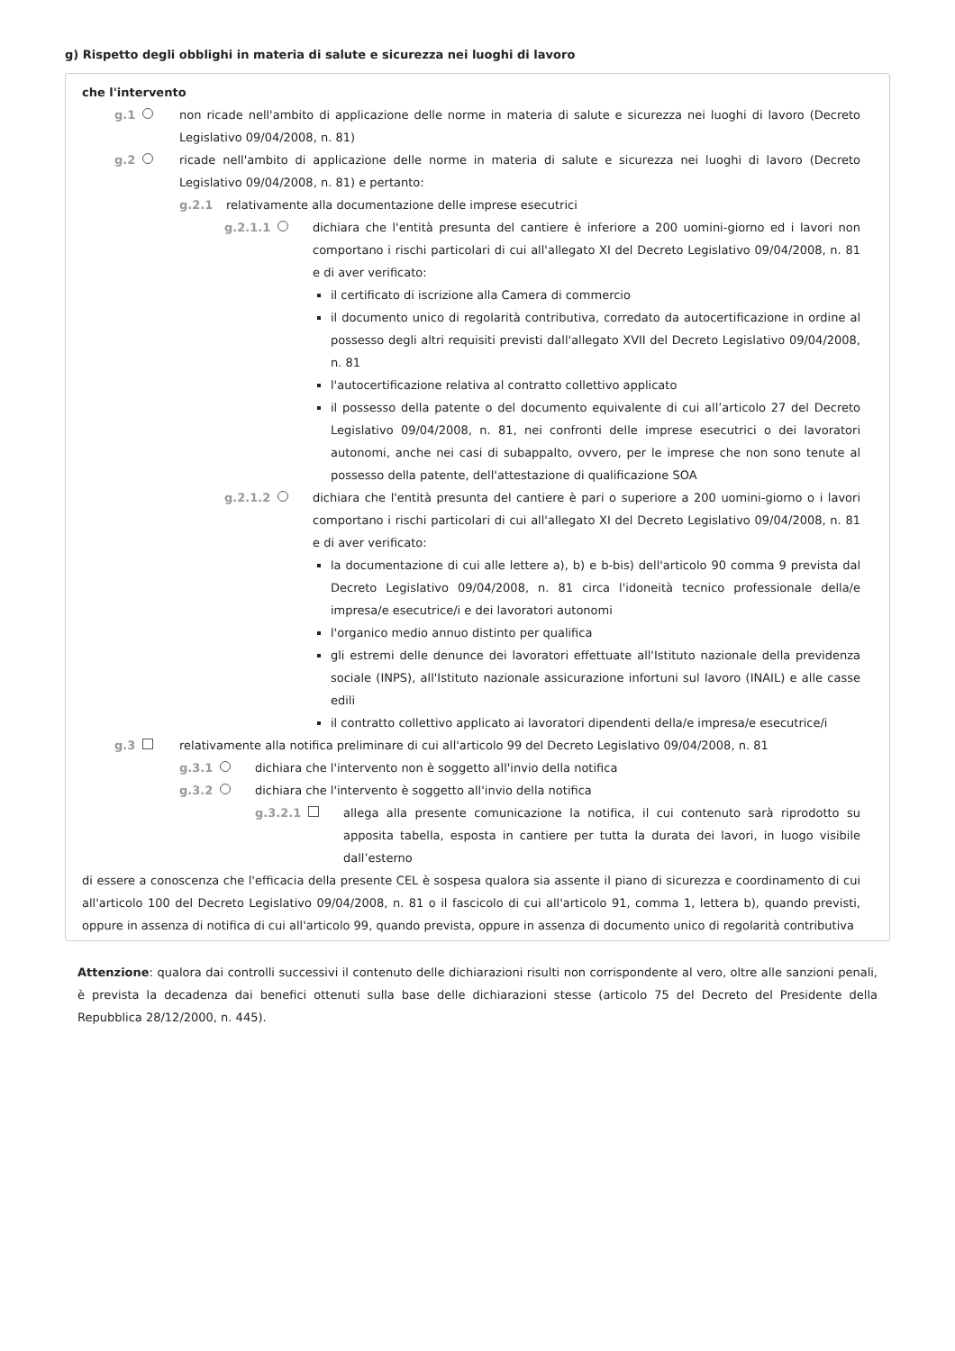g) Rispetto degli obblighi in materia di salute e sicurezza nei luoghi di lavoro
che l'intervento
g.1 non ricade nell'ambito di applicazione delle norme in materia di salute e sicurezza nei luoghi di lavoro (Decreto Legislativo 09/04/2008, n. 81)
g.2 ricade nell'ambito di applicazione delle norme in materia di salute e sicurezza nei luoghi di lavoro (Decreto Legislativo 09/04/2008, n. 81) e pertanto:
g.2.1 relativamente alla documentazione delle imprese esecutrici
g.2.1.1 dichiara che l'entità presunta del cantiere è inferiore a 200 uomini-giorno ed i lavori non comportano i rischi particolari di cui all'allegato XI del Decreto Legislativo 09/04/2008, n. 81 e di aver verificato:
il certificato di iscrizione alla Camera di commercio
il documento unico di regolarità contributiva, corredato da autocertificazione in ordine al possesso degli altri requisiti previsti dall'allegato XVII del Decreto Legislativo 09/04/2008, n. 81
l'autocertificazione relativa al contratto collettivo applicato
il possesso della patente o del documento equivalente di cui all’articolo 27 del Decreto Legislativo 09/04/2008, n. 81, nei confronti delle imprese esecutrici o dei lavoratori autonomi, anche nei casi di subappalto, ovvero, per le imprese che non sono tenute al possesso della patente, dell'attestazione di qualificazione SOA
g.2.1.2 dichiara che l'entità presunta del cantiere è pari o superiore a 200 uomini-giorno o i lavori comportano i rischi particolari di cui all'allegato XI del Decreto Legislativo 09/04/2008, n. 81 e di aver verificato:
la documentazione di cui alle lettere a), b) e b-bis) dell'articolo 90 comma 9 prevista dal Decreto Legislativo 09/04/2008, n. 81 circa l'idoneità tecnico professionale della/e impresa/e esecutrice/i e dei lavoratori autonomi
l'organico medio annuo distinto per qualifica
gli estremi delle denunce dei lavoratori effettuate all'Istituto nazionale della previdenza sociale (INPS), all'Istituto nazionale assicurazione infortuni sul lavoro (INAIL) e alle casse edili
il contratto collettivo applicato ai lavoratori dipendenti della/e impresa/e esecutrice/i
g.3 relativamente alla notifica preliminare di cui all'articolo 99 del Decreto Legislativo 09/04/2008, n. 81
g.3.1 dichiara che l'intervento non è soggetto all'invio della notifica
g.3.2 dichiara che l'intervento è soggetto all'invio della notifica
g.3.2.1 allega alla presente comunicazione la notifica, il cui contenuto sarà riprodotto su apposita tabella, esposta in cantiere per tutta la durata dei lavori, in luogo visibile dall’esterno
di essere a conoscenza che l'efficacia della presente CEL è sospesa qualora sia assente il piano di sicurezza e coordinamento di cui all'articolo 100 del Decreto Legislativo 09/04/2008, n. 81 o il fascicolo di cui all'articolo 91, comma 1, lettera b), quando previsti, oppure in assenza di notifica di cui all'articolo 99, quando prevista, oppure in assenza di documento unico di regolarità contributiva
Attenzione: qualora dai controlli successivi il contenuto delle dichiarazioni risulti non corrispondente al vero, oltre alle sanzioni penali, è prevista la decadenza dai benefici ottenuti sulla base delle dichiarazioni stesse (articolo 75 del Decreto del Presidente della Repubblica 28/12/2000, n. 445).